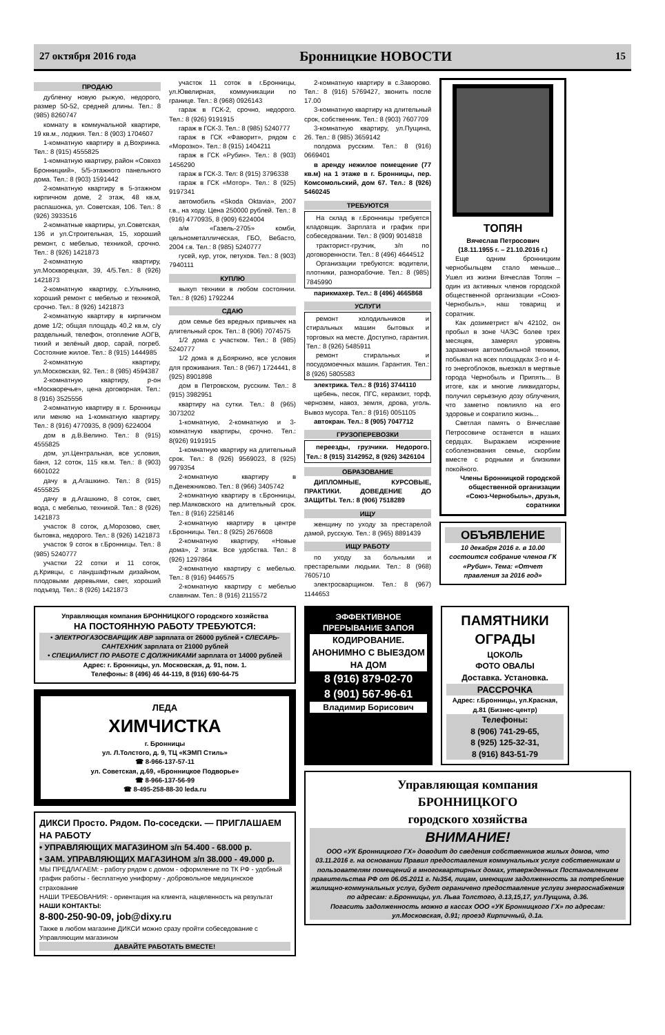27 октября 2016 года Бронницкие НОВОСТИ 15
ПРОДАЮ
дубленку новую рыжую, недорого, размер 50-52, средней длины. Тел.: 8 (985) 8260747
комнату в коммунальной квартире, 19 кв.м., лоджия. Тел.: 8 (903) 1704607
1-комнатную квартиру в д.Вохринка. Тел.: 8 (915) 4555825
1-комнатную квартиру, район «Совхоз Бронницкий», 5/5-этажного панельного дома. Тел.: 8 (903) 1591442
2-комнатную квартиру в 5-этажном кирпичном доме, 2 этаж, 48 кв.м, распашонка, ул. Советская, 106. Тел.: 8 (926) 3933516
2-комнатные квартиры, ул.Советская, 136 и ул.Строительная, 15, хороший ремонт, с мебелью, техникой, срочно. Тел.: 8 (926) 1421873
2-комнатную квартиру, ул.Москворецкая, 39, 4/5.Тел.: 8 (926) 1421873
2-комнатную квартиру, с.Ульянино, хороший ремонт с мебелью и техникой, срочно. Тел.: 8 (926) 1421873
2-комнатную квартиру в кирпичном доме 1/2; общая площадь 40,2 кв.м, с/у раздельный, телефон, отопление АОГВ, тихий и зелёный двор, сарай, погреб. Состояние жилое. Тел.: 8 (915) 1444985
2-комнатную квартиру, ул.Московская, 92. Тел.: 8 (985) 4594387
2-комнатную квартиру, р-он «Москворечье», цена договорная. Тел.: 8 (916) 3525556
2-комнатную квартиру в г. Бронницы или меняю на 1-комнатную квартиру. Тел.: 8 (916) 4770935, 8 (909) 6224004
дом в д.В.Велино. Тел.: 8 (915) 4555825
дом, ул.Центральная, все условия, баня, 12 соток, 115 кв.м. Тел.: 8 (903) 6601022
дачу в д.Агашкино. Тел.: 8 (915) 4555825
дачу в д.Агашкино, 8 соток, свет, вода, с мебелью, техникой. Тел.: 8 (926) 1421873
участок 8 соток, д.Морозово, свет, бытовка, недорого. Тел.: 8 (926) 1421873
участок 9 соток в г.Бронницы. Тел.: 8 (985) 5240777
участки 22 сотки и 11 соток, д.Кривцы, с ландшафтным дизайном, плодовыми деревьями, свет, хороший подъезд. Тел.: 8 (926) 1421873
участок 11 соток в г.Бронницы, ул.Ювелирная, коммуникации по границе. Тел.: 8 (968) 0926143
гараж в ГСК-2, срочно, недорого. Тел.: 8 (926) 9191915
гараж в ГСК-3. Тел.: 8 (985) 5240777
гараж в ГСК «Фаворит», рядом с «Морозко». Тел.: 8 (915) 1404211
гараж в ГСК «Рубин». Тел.: 8 (903) 1456290
гараж в ГСК-3. Тел: 8 (915) 3796338
гараж в ГСК «Мотор». Тел.: 8 (925) 9197341
автомобиль «Skoda Oktavia», 2007 г.в., на ходу. Цена 250000 рублей. Тел.: 8 (916) 4770935, 8 (909) 6224004
а/м «Газель-2705» комби, цельнометаллическая, ГБО, Вебасто, 2004 г.в. Тел.: 8 (985) 5240777
гусей, кур, уток, петухов. Тел.: 8 (903) 7940111
КУПЛЮ
выкуп техники в любом состоянии. Тел.: 8 (926) 1792244
СДАЮ
дом семье без вредных привычек на длительный срок. Тел.: 8 (906) 7074575
1/2 дома с участком. Тел.: 8 (985) 5240777
1/2 дома в д.Бояркино, все условия для проживания. Тел.: 8 (967) 1724441, 8 (925) 8901898
дом в Петровском, русским. Тел.: 8 (915) 3982951
квартиру на сутки. Тел.: 8 (965) 3073202
1-комнатную, 2-комнатную и 3-комнатную квартиры, срочно. Тел.: 8(926) 9191915
1-комнатную квартиру на длительный срок. Тел.: 8 (926) 9569023, 8 (925) 9979354
2-комнатную квартиру в п.Денежниково. Тел.: 8 (966) 3405742
2-комнатную квартиру в г.Бронницы, пер.Маяковского на длительный срок. Тел.: 8 (916) 2258146
2-комнатную квартиру в центре г.Бронницы. Тел.: 8 (925) 2676608
2-комнатную квартиру, «Новые дома», 2 этаж. Все удобства. Тел.: 8 (926) 1297864
2-комнатную квартиру с мебелью. Тел.: 8 (916) 9446575
2-комнатную квартиру с мебелью славянам. Тел.: 8 (916) 2115572
2-комнатную квартиру в с.Заворово. Тел.: 8 (916) 5769427, звонить после 17.00
3-комнатную квартиру на длительный срок, собственник. Тел.: 8 (903) 7607709
3-комнатную квартиру, ул.Пущина, 26. Тел.: 8 (985) 3659142
полдома русским. Тел.: 8 (916) 0669401
в аренду нежилое помещение (77 кв.м) на 1 этаже в г. Бронницы, пер. Комсомольский, дом 67. Тел.: 8 (926) 5460245
ТРЕБУЮТСЯ
На склад в г.Бронницы требуется кладовщик. Зарплата и график при собеседовании. Тел.: 8 (909) 9014818
тракторист-грузчик, з/п по договоренности. Тел.: 8 (496) 4644512
Организации требуются: водители, плотники, разнорабочие. Тел.: 8 (985) 7845990
парикмахер. Тел.: 8 (496) 4665868
УСЛУГИ
ремонт холодильников и стиральных машин бытовых и торговых на месте. Доступно, гарантия. Тел.: 8 (926) 5485911
ремонт стиральных и посудомоечных машин. Гарантия. Тел.: 8 (926) 5805583
электрика. Тел.: 8 (916) 3744110
щебень, песок, ПГС, керамзит, торф, чернозем, навоз, земля, дрова, уголь. Вывоз мусора. Тел.: 8 (916) 0051105
автокран. Тел.: 8 (905) 7047712
ГРУЗОПЕРЕВОЗКИ
переезды, грузчики. Недорого. Тел.: 8 (915) 3142952, 8 (926) 3426104
ОБРАЗОВАНИЕ
ДИПЛОМНЫЕ, КУРСОВЫЕ, ПРАКТИКИ. ДОВЕДЕНИЕ ДО ЗАЩИТЫ. Тел.: 8 (906) 7518289
ИЩУ
женщину по уходу за престарелой дамой, русскую. Тел.: 8 (965) 8891439
ИЩУ РАБОТУ
по уходу за больными и престарелыми людьми. Тел.: 8 (968) 7605710
электросварщиком. Тел.: 8 (967) 1144653
ТОПЯН
Вячеслав Петросович
(18.11.1955 г. – 21.10.2016 г.)
Еще одним бронницким чернобыльцем стало меньше... Ушел из жизни Вячеслав Топян – один из активных членов городской общественной организации «Союз-Чернобыль», наш товарищ и соратник.
Как дозиметрист в/ч 42102, он пробыл в зоне ЧАЭС более трех месяцев, замерял уровень заражения автомобильной техники, побывал на всех площадках 3-го и 4-го энергоблоков, выезжал в мертвые города Чернобыль и Припять... В итоге, как и многие ликвидаторы, получил серьезную дозу облучения, что заметно повлияло на его здоровье и сократило жизнь...
Светлая память о Вячеславе Петросовиче останется в наших сердцах. Выражаем искренние соболезнования семье, скорбим вместе с родными и близкими покойного.
Члены Бронницкой городской общественной организации «Союз-Чернобыль», друзья, соратники
ОБЪЯВЛЕНИЕ
10 декабря 2016 г. в 10.00 состоится собрание членов ГК «Рубин». Тема: «Отчет правления за 2016 год»
Управляющая компания БРОННИЦКОГО городского хозяйства
НА ПОСТОЯННУЮ РАБОТУ ТРЕБУЮТСЯ:
• ЭЛЕКТРОГАЗОСВАРЩИК АВР зарплата от 26000 рублей • СЛЕСАРЬ-САНТЕХНИК зарплата от 21000 рублей
• СПЕЦИАЛИСТ ПО РАБОТЕ С ДОЛЖНИКАМИ зарплата от 14000 рублей
Адрес: г. Бронницы, ул. Московская, д. 91, пом. 1.
Телефоны: 8 (496) 46 44-119, 8 (916) 690-64-75
ЛЕДА
ХИМЧИСТКА
г. Бронницы
ул. Л.Толстого, д. 9, ТЦ «КЭМП Стиль»
☎ 8-966-137-57-11
ул. Советская, д.69, «Бронницкое Подворье»
☎ 8-966-137-56-99
☎ 8-495-258-88-30 leda.ru
ДИКСИ Просто. Рядом. По-соседски. — ПРИГЛАШАЕМ НА РАБОТУ
• УПРАВЛЯЮЩИХ МАГАЗИНОМ з/п 54.400 - 68.000 р.
• ЗАМ. УПРАВЛЯЮЩИХ МАГАЗИНОМ з/п 38.000 - 49.000 р.
МЫ ПРЕДЛАГАЕМ: - работу рядом с домом - оформление по ТК РФ - удобный график работы - бесплатную униформу - добровольное медицинское страхование
НАШИ ТРЕБОВАНИЯ: - ориентация на клиента, нацеленность на результат
НАШИ КОНТАКТЫ:
8-800-250-90-09, job@dixy.ru
Также в любом магазине ДИКСИ можно сразу пройти собеседование с Управляющим магазином
ДАВАЙТЕ РАБОТАТЬ ВМЕСТЕ!
ЭФФЕКТИВНОЕ ПРЕРЫВАНИЕ ЗАПОЯ
КОДИРОВАНИЕ. АНОНИМНО С ВЫЕЗДОМ НА ДОМ
8 (916) 879-02-70
8 (901) 567-96-61
Владимир Борисович
ПАМЯТНИКИ ОГРАДЫ
ЦОКОЛЬ
ФОТО ОВАЛЫ
Доставка. Установка.
РАССРОЧКА
Адрес: г.Бронницы, ул.Красная, д.81 (Бизнес-центр)
Телефоны:
8 (906) 741-29-65,
8 (925) 125-32-31,
8 (916) 843-51-79
Управляющая компания
БРОННИЦКОГО
городского хозяйства
ВНИМАНИЕ!
ООО «УК Бронницкого ГХ» доводит до сведения собственников жилых домов, что 03.11.2016 г. на основании Правил предоставления коммунальных услуг собственникам и пользователям помещений в многоквартирных домах, утвержденных Постановлением правительства РФ от 06.05.2011 г. №354, лицам, имеющим задолженность за потребление жилищно-коммунальных услуг, будет ограничено предоставление услуги энергоснабжения по адресам: г.Бронницы, ул. Льва Толстого, д.13,15,17, ул.Пущина, д.36.
Погасить задолженность можно в кассах ООО «УК Бронницкого ГХ» по адресам:
ул.Московская, д.91; проезд Кирпичный, д.1а.